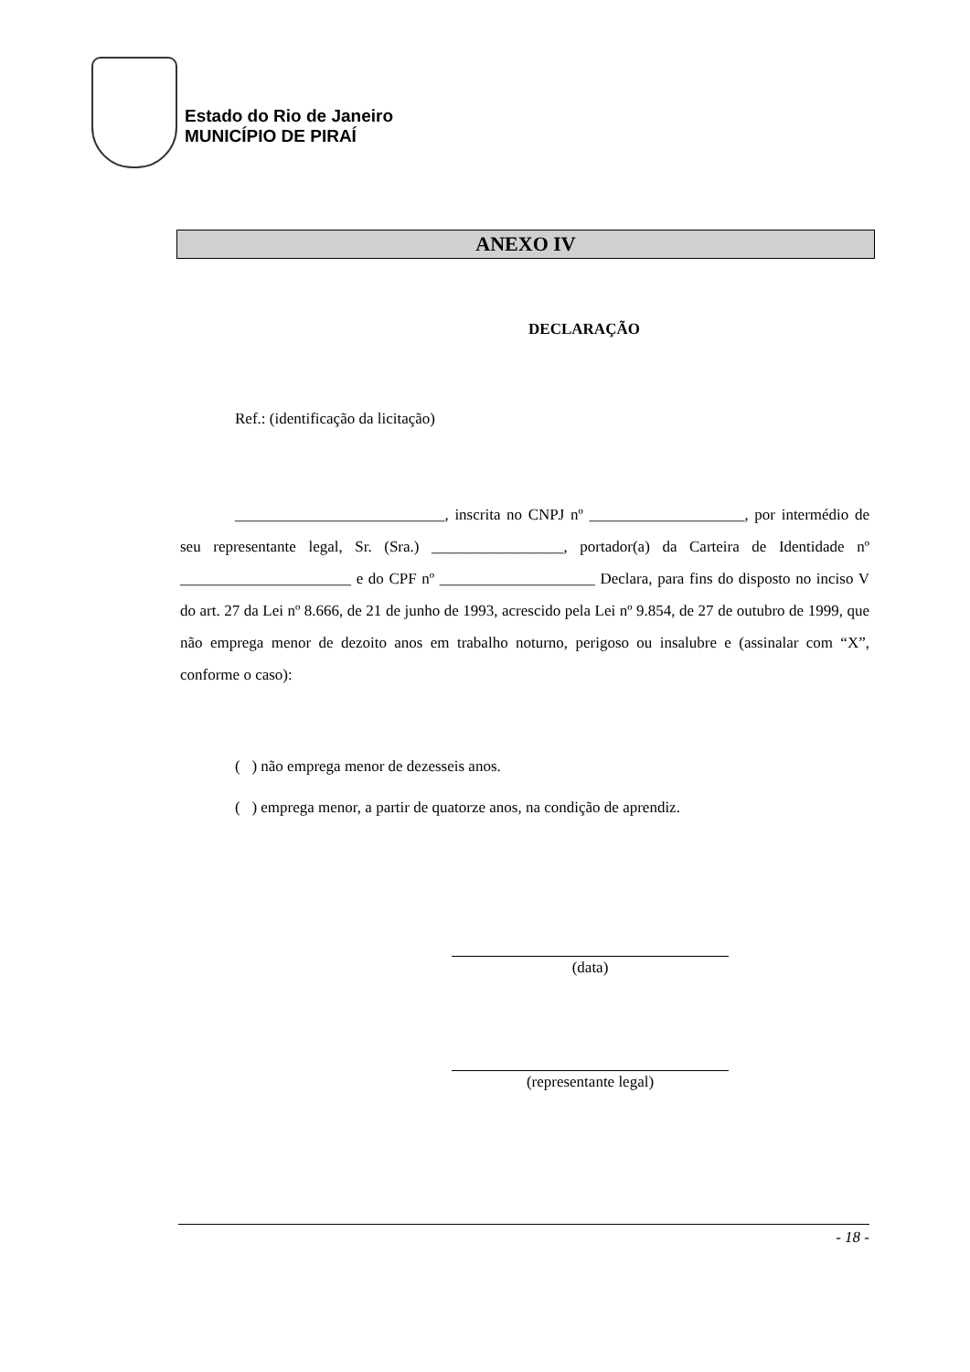Estado do Rio de Janeiro
MUNICÍPIO DE PIRAÍ
ANEXO IV
DECLARAÇÃO
Ref.: (identificação da licitação)
___________________________, inscrita no CNPJ nº ____________________, por intermédio de seu representante legal, Sr. (Sra.) _________________, portador(a) da Carteira de Identidade nº ______________________ e do CPF nº ____________________ Declara, para fins do disposto no inciso V do art. 27 da Lei nº 8.666, de 21 de junho de 1993, acrescido pela Lei nº 9.854, de 27 de outubro de 1999, que não emprega menor de dezoito anos em trabalho noturno, perigoso ou insalubre e (assinalar com “X”, conforme o caso):
( ) não emprega menor de dezesseis anos.
( ) emprega menor, a partir de quatorze anos, na condição de aprendiz.
(data)
(representante legal)
- 18 -